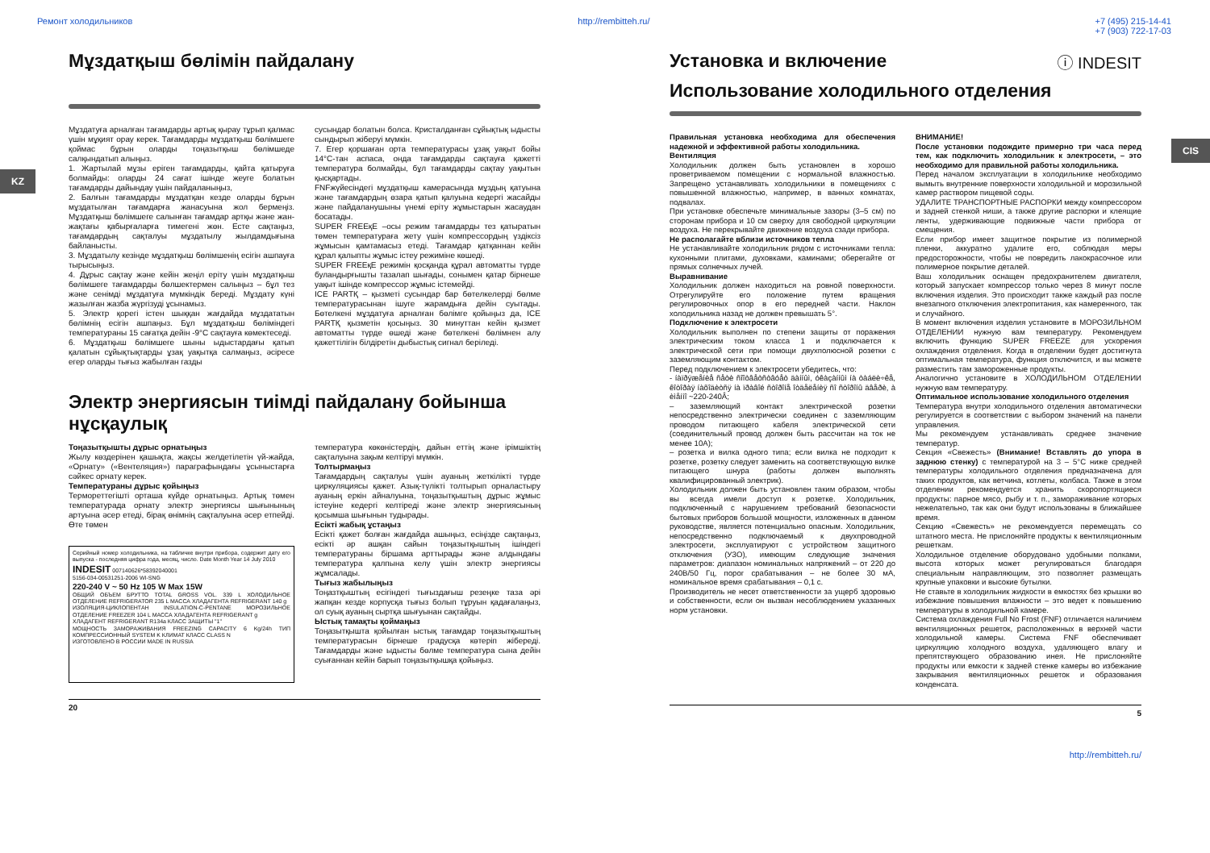Ремонт холодильников http://rembitteh.ru/ +7 (495) 215-14-41
+7 (903) 722-17-03
KZ
CIS
Мұздатқыш бөлімін пайдалану
Мұздатуға арналған тағамдарды артық қырау тұрып қалмас үшін мұқият орау керек. Тағамдарды мұздатқыш бөлімшеге қоймас бұрын оларды тоңазытқыш бөлімшеде салқындатып алыңыз.
1. Жартылай мұзы еріген тағамдарды, қайта қатыруға болмайды: оларды 24 сағат ішінде жеуге болатын тағамдарды дайындау үшін пайдаланыңыз,
2. Балғын тағамдарды мұздатқан кезде оларды бұрын мұздатылған тағамдарға жанасуына жол бермеңіз. Мұздатқыш бөлімшеге салынған тағамдар артқы және жан-жақтағы қабырғаларға тимегені жөн. Есте сақтаңыз, тағамдардың сақталуы мұздатылу жылдамдығына байланысты.
3. Мұздатылу кезінде мұздатқыш бөлімшенің есігін ашпауға тырысыңыз.
4. Дұрыс сақтау және кейін жеңіл еріту үшін мұздатқыш бөлімшеге тағамдарды бөлшектермен салыңыз – бұл тез және сенімді мұздатуға мүмкіндік береді. Мұздату күні жазылған жазба жүргізуді ұсынамыз.
5. Электр қорегі істен шыққан жағдайда мұздататын бөлімнің есігін ашпаңыз. Бұл мұздатқыш бөліміндегі температураны 15 сағатқа дейін -9°С сақтауға көмектеседі.
6. Мұздатқыш бөлімшеге шыны ыдыстардағы қатып қалатын сұйықтықтарды ұзақ уақытқа салмаңыз, әсіресе егер оларды тығыз жабылған газды
сусындар болатын болса. Кристалданған сұйықтық ыдысты сындырып жіберуі мүмкін.
7. Егер қоршаған орта температурасы ұзақ уақыт бойы 14°С-тан аспаса, онда тағамдарды сақтауға қажетті температура болмайды, бұл тағамдарды сақтау уақытын қысқартады.
FNFжүйесіндегі мұздатқыш камерасында мұздың қатуына және тағамдардың өзара қатып қалуына кедергі жасайды және пайдаланушыны үнемі еріту жұмыстарын жасаудан босатады.
SUPER FREEқE –осы режим тағамдарды тез қатыратын төмен температураға жету үшін компрессордың үздіксіз жұмысын қамтамасыз етеді. Тағамдар қатқаннан кейін құрал қалыпты жұмыс істеу режиміне көшеді.
SUPER FREEқE режимін қосқанда құрал автоматты түрде буландырғышты тазалап шығады, сонымен қатар бірнеше уақыт ішінде компрессор жұмыс істемейді.
ICE PARTҚ – қызметі сусындар бар бөтелкелерді бөлме температурасынан ішуге жарамдыға дейін суытады. Бөтелкені мұздатуға арналған бөлімге қойыңыз да, ICE PARTҚ қызметін қосыңыз. 30 минуттан кейін қызмет автоматты түрде өшеді және бөтелкені бөлімнен алу қажеттілігін білдіретін дыбыстық сигнал беріледі.
Электр энергиясын тиімді пайдалану бойынша нұсқаулық
Тоңазытқышты дұрыс орнатыңыз
Жылу көздерінен қашықта, жақсы желдетілетін үй-жайда, «Орнату» («Вентеляция») параграфындағы ұсыныстарға сәйкес орнату керек.
Температураны дұрыс қойыңыз
Термореттегішті орташа күйде орнатыңыз. Артық төмен температурада орнату электр энергиясы шығынының артуына әсер етеді, бірақ өнімнің сақталуына әсер етпейді. Өте төмен
Серийный номер холодильника, на табличке внутри прибора, содержит дату его выпуска - последняя цифра года, месяц, число. Date Month Year 14 July 2010
INDESIT 007140626*58392040001
5156-034-00531251-2006 WI-SNG
220-240 V ~ 50 Hz 105 W Max 15W
ОБЩИЙ ОБЪЕМ БРУТТО TOTAL GROSS VOL. 339 L ХОЛОДИЛЬНОЕ ОТДЕЛЕНИЕ REFRIGERATOR 235 L МАССА ХЛАДАГЕНТА REFRIGERANT 140 g
ИЗОЛЯЦИЯ-ЦИКЛОПЕНТАН INSULATION-C-PENTANE МОРОЗИЛЬНОЕ ОТДЕЛЕНИЕ FREEZER 104 L МАССА ХЛАДАГЕНТА REFRIGERANT g
ХЛАДАГЕНТ REFRIGERANT R134a КЛАСС ЗАЩИТЫ "1"
МОЩНОСТЬ ЗАМОРАЖИВАНИЯ FREEZING CAPACITY 6 Kg/24h ТИП КОМПРЕССИОННЫЙ SYSTEM K КЛИМАТ КЛАСС CLASS N
ИЗГОТОВЛЕНО В РОССИИ MADE IN RUSSIA
температура көкөністердің, дайын еттің және ірімшіктің сақталуына зақым келтіруі мүмкін.
Толтырмаңыз
Тағамдардың сақталуы үшін ауаның жеткілікті түрде циркуляциясы қажет. Азық-түлікті толтырып орналастыру ауаның еркін айналуына, тоңазытқыштың дұрыс жұмыс істеуіне кедергі келтіреді және электр энергиясының қосымша шығынын тудырады.
Есікті жабық ұстаңыз
Есікті қажет болған жағдайда ашыңыз, есіңізде сақтаңыз, есікті әр ашқан сайын тоңазытқыштың ішіндегі температураны біршама арттырады және алдындағы температура қалпына келу үшін электр энергиясы жұмсалады.
Тығыз жабылыңыз
Тоңазтқыштың есігіндегі тығыздағыш резеңке таза әрі жапқан кезде корпусқа тығыз болып тұруын қадағалаңыз, ол суық ауаның сыртқа шығуынан сақтайды.
Ыстық тамақты қоймаңыз
Тоңазытқышта қойылған ыстық тағамдар тоңазытқыштың температурасын бірнеше градусқа көтеріп жібереді. Тағамдарды және ыдысты бөлме температура сына дейін суығаннан кейін барып тоңазытқышқа қойыңыз.
20
Установка и включение ⓘ INDESIT
Использование холодильного отделения
Правильная установка необходима для обеспечения надежной и эффективной работы холодильника.
Вентиляция
Холодильник должен быть установлен в хорошо проветриваемом помещении с нормальной влажностью. Запрещено устанавливать холодильники в помещениях с повышенной влажностью, например, в ванных комнатах, подвалах.
При установке обеспечьте минимальные зазоры (3–5 см) по сторонам прибора и 10 см сверху для свободной циркуляции воздуха. Не перекрывайте движение воздуха сзади прибора.
Не располагайте вблизи источников тепла
Не устанавливайте холодильник рядом с источниками тепла: кухонными плитами, духовками, каминами; оберегайте от прямых солнечных лучей.
Выравнивание
Холодильник должен находиться на ровной поверхности. Отрегулируйте его положение путем вращения регулировочных опор в его передней части. Наклон холодильника назад не должен превышать 5°.
Подключение к электросети
Холодильник выполнен по степени защиты от поражения электрическим током класса 1 и подключается к электрической сети при помощи двухполюсной розетки с заземляющим контактом.
Перед подключением к электросети убедитесь, что:
- íàïðÿæåíèå ñåòè ñîîòâåòñòâóåò äàííûì, óêàçàííûì íà òàáëè÷êå, êîòîðàÿ íàõîäèòñÿ íà ïðàâîé ñòîðîíå îòäåëåíèÿ ñî ñòîðîíû äâåðè, à èìåííî ~220-240Â;
– заземляющий контакт электрической розетки непосредственно электрически соединен с заземляющим проводом питающего кабеля электрической сети (соединительный провод должен быть рассчитан на ток не менее 10А);
– розетка и вилка одного типа; если вилка не подходит к розетке, розетку следует заменить на соответствующую вилке питающего шнура (работы должен выполнять квалифицированный электрик).
Холодильник должен быть установлен таким образом, чтобы вы всегда имели доступ к розетке. Холодильник, подключенный с нарушением требований безопасности бытовых приборов большой мощности, изложенных в данном руководстве, является потенциально опасным. Холодильник, непосредственно подключаемый к двухпроводной электросети, эксплуатируют с устройством защитного отключения (УЗО), имеющим следующие значения параметров: диапазон номинальных напряжений – от 220 до 240В/50 Гц, порог срабатывания – не более 30 мА, номинальное время срабатывания – 0,1 с.
Производитель не несет ответственности за ущерб здоровью и собственности, если он вызван несоблюдением указанных норм установки.
ВНИМАНИЕ!
После установки подождите примерно три часа перед тем, как подключить холодильник к электросети, – это необходимо для правильной работы холодильника.
Перед началом эксплуатации в холодильнике необходимо вымыть внутренние поверхности холодильной и морозильной камер раствором пищевой соды.
УДАЛИТЕ ТРАНСПОРТНЫЕ РАСПОРКИ между компрессором и задней стенкой ниши, а также другие распорки и клеящие ленты, удерживающие подвижные части прибора от смещения.
Если прибор имеет защитное покрытие из полимерной пленки, аккуратно удалите его, соблюдая меры предосторожности, чтобы не повредить лакокрасочное или полимерное покрытие деталей.
Ваш холодильник оснащен предохранителем двигателя, который запускает компрессор только через 8 минут после включения изделия. Это происходит также каждый раз после внезапного отключения электропитания, как намеренного, так и случайного.
В момент включения изделия установите в МОРОЗИЛЬНОМ ОТДЕЛЕНИИ нужную вам температуру. Рекомендуем включить функцию SUPER FREEZE для ускорения охлаждения отделения. Когда в отделении будет достигнута оптимальная температура, функция отключится, и вы можете разместить там замороженные продукты.
Аналогично установите в ХОЛОДИЛЬНОМ ОТДЕЛЕНИИ нужную вам температуру.
Оптимальное использование холодильного отделения
Температура внутри холодильного отделения автоматически регулируется в соответствии с выбором значений на панели управления.
Мы рекомендуем устанавливать среднее значение температур.
Секция «Свежесть» (Внимание! Вставлять до упора в заднюю стенку) с температурой на 3 – 5°С ниже средней температуры холодильного отделения предназначена для таких продуктов, как ветчина, котлеты, колбаса. Также в этом отделении рекомендуется хранить скоропортящиеся продукты: парное мясо, рыбу и т. п., замораживание которых нежелательно, так как они будут использованы в ближайшее время.
Секцию «Свежесть» не рекомендуется перемещать со штатного места. Не прислоняйте продукты к вентиляционным решеткам.
Холодильное отделение оборудовано удобными полками, высота которых может регулироваться благодаря специальным направляющим, это позволяет размещать крупные упаковки и высокие бутылки.
Не ставьте в холодильник жидкости в емкостях без крышки во избежание повышения влажности – это ведет к повышению температуры в холодильной камере.
Система охлаждения Full No Frost (FNF) отличается наличием вентиляционных решеток, расположенных в верхней части холодильной камеры. Система FNF обеспечивает циркуляцию холодного воздуха, удаляющего влагу и препятствующего образованию инея. Не прислоняйте продукты или емкости к задней стенке камеры во избежание закрывания вентиляционных решеток и образования конденсата.
5
http://rembitteh.ru/